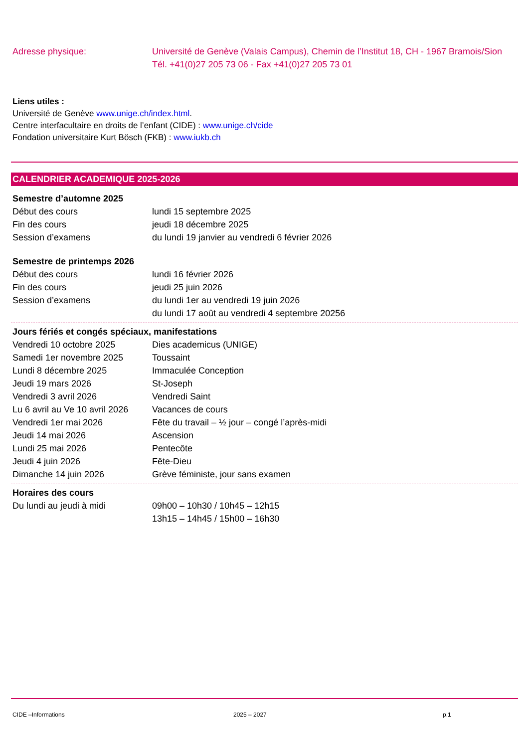| Adresse physique: | Université de Genève (Valais Campus), Chemin de l’Institut 18, CH - 1967 Bramois/Sion Tél. +41(0)27 205 73 06 - Fax +41(0)27 205 73 01 |
Liens utiles :
Université de Genève www.unige.ch/index.html.
Centre interfacultaire en droits de l’enfant (CIDE) : www.unige.ch/cide
Fondation universitaire Kurt Bösch (FKB) : www.iukb.ch
CALENDRIER ACADEMIQUE 2025-2026
Semestre d’automne 2025
| Début des cours | lundi 15 septembre 2025 |
| Fin des cours | jeudi 18 décembre 2025 |
| Session d’examens | du lundi 19 janvier au vendredi 6 février 2026 |
Semestre de printemps 2026
| Début des cours | lundi 16 février 2026 |
| Fin des cours | jeudi 25 juin 2026 |
| Session d’examens | du lundi 1er au vendredi 19 juin 2026 |
| | du lundi 17 août au vendredi 4 septembre 20256 |
Jours fériés et congés spéciaux, manifestations
| Vendredi 10 octobre 2025 | Dies academicus (UNIGE) |
| Samedi 1er novembre 2025 | Toussaint |
| Lundi 8 décembre 2025 | Immaculée Conception |
| Jeudi 19 mars 2026 | St-Joseph |
| Vendredi 3 avril 2026 | Vendredi Saint |
| Lu 6 avril au Ve 10 avril 2026 | Vacances de cours |
| Vendredi 1er mai 2026 | Fête du travail – ½ jour – congé l’après-midi |
| Jeudi 14 mai 2026 | Ascension |
| Lundi 25 mai 2026 | Pentecôte |
| Jeudi 4 juin 2026 | Fête-Dieu |
| Dimanche 14 juin 2026 | Grève féministe, jour sans examen |
Horaires des cours
| Du lundi au jeudi à midi | 09h00 – 10h30 / 10h45 – 12h15 |
| | 13h15 – 14h45 / 15h00 – 16h30 |
CIDE –Informations 2025 – 2027 p.1